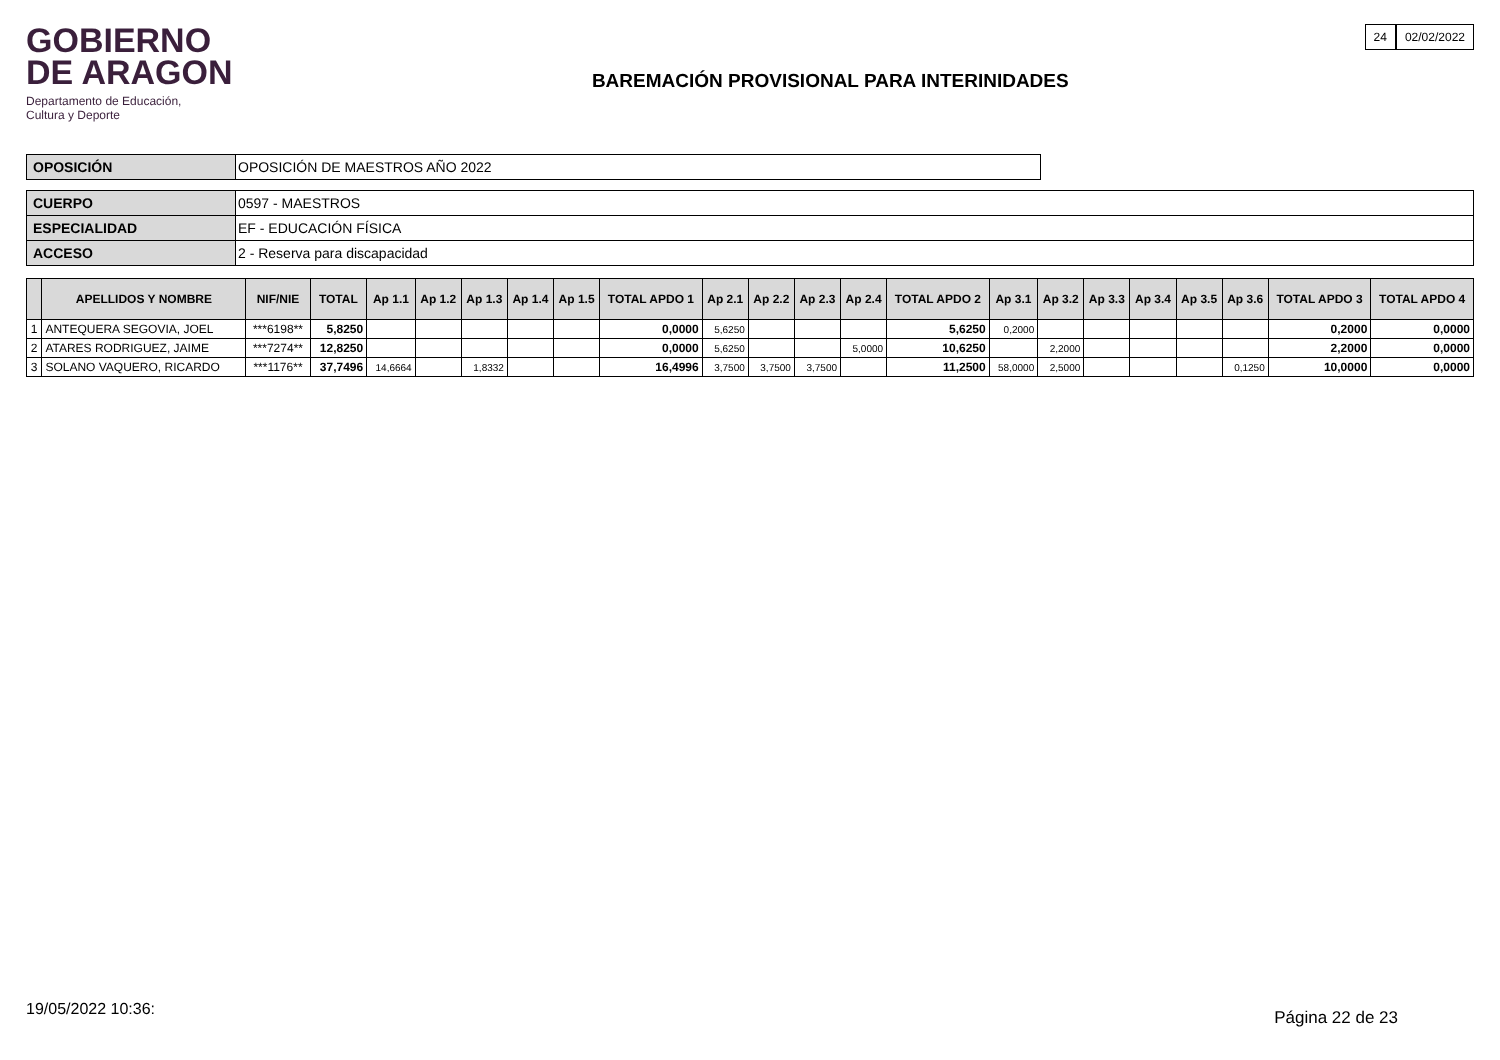GOBIERNO
DE ARAGON
Departamento de Educación,
Cultura y Deporte
BAREMACIÓN PROVISIONAL PARA INTERINIDADES
24 02/02/2022
| OPOSICIÓN | OPOSICIÓN DE MAESTROS AÑO 2022 |
| CUERPO | 0597 - MAESTROS |
| ESPECIALIDAD | EF - EDUCACIÓN FÍSICA |
| ACCESO | 2 - Reserva para discapacidad |
| | APELLIDOS Y NOMBRE | NIF/NIE | TOTAL | Ap 1.1 | Ap 1.2 | Ap 1.3 | Ap 1.4 | Ap 1.5 | TOTAL APDO 1 | Ap 2.1 | Ap 2.2 | Ap 2.3 | Ap 2.4 | TOTAL APDO 2 | Ap 3.1 | Ap 3.2 | Ap 3.3 | Ap 3.4 | Ap 3.5 | Ap 3.6 | TOTAL APDO 3 | TOTAL APDO 4 |
| --- | --- | --- | --- | --- | --- | --- | --- | --- | --- | --- | --- | --- | --- | --- | --- | --- | --- | --- | --- | --- | --- | --- |
| 1 | ANTEQUERA SEGOVIA, JOEL | ***6198** | 5,8250 | | | | | | 0,0000 | 5,6250 | | | | 5,6250 | 0,2000 | | | | | | 0,2000 | 0,0000 |
| 2 | ATARES RODRIGUEZ, JAIME | ***7274** | 12,8250 | | | | | | 0,0000 | 5,6250 | | | 5,0000 | 10,6250 | | 2,2000 | | | | | 2,2000 | 0,0000 |
| 3 | SOLANO VAQUERO, RICARDO | ***1176** | 37,7496 | 14,6664 | | 1,8332 | | | 16,4996 | 3,7500 | 3,7500 | 3,7500 | | 11,2500 | 58,0000 | 2,5000 | | | | 0,1250 | 10,0000 | 0,0000 |
19/05/2022 10:36: Página 22 de 23